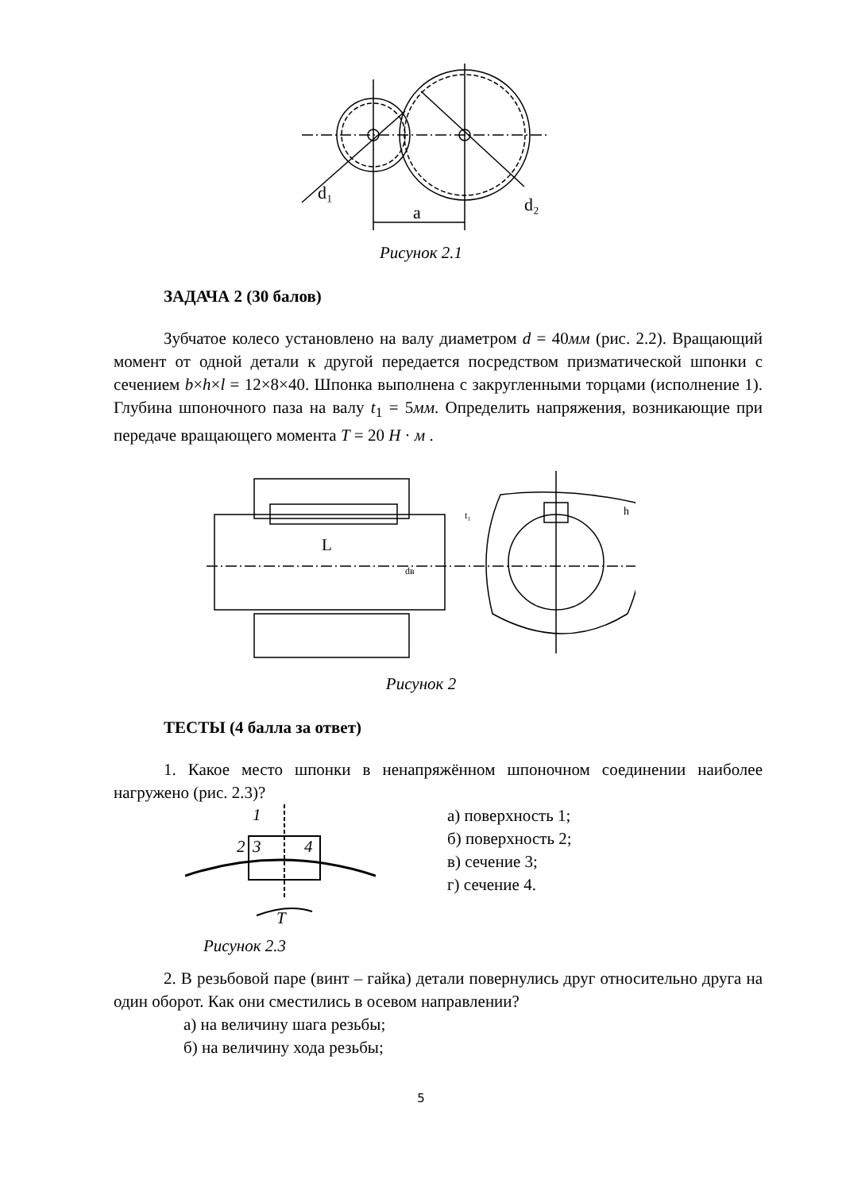d₁
d₂
a
Рисунок 2.1
ЗАДАЧА 2 (30 балов)
Зубчатое колесо установлено на валу диаметром d = 40мм (рис. 2.2). Вращающий момент от одной детали к другой передается посредством призматической шпонки с сечением b×h×l = 12×8×40. Шпонка выполнена с закругленными торцами (исполнение 1). Глубина шпоночного паза на валу t<sub>1</sub> = 5мм. Определить напряжения, возникающие при передаче вращающего момента T = 20 H · м .
L
dв
t₁
h
Рисунок 2
ТЕСТЫ (4 балла за ответ)
1. Какое место шпонки в ненапряжённом шпоночном соединении наиболее нагружено (рис. 2.3)?
3
4
2
1
T
Рисунок 2.3
а) поверхность 1;
б) поверхность 2;
в) сечение 3;
г) сечение 4.
2. В резьбовой паре (винт – гайка) детали повернулись друг относительно друга на один оборот. Как они сместились в осевом направлении?
а) на величину шага резьбы;
б) на величину хода резьбы;
5